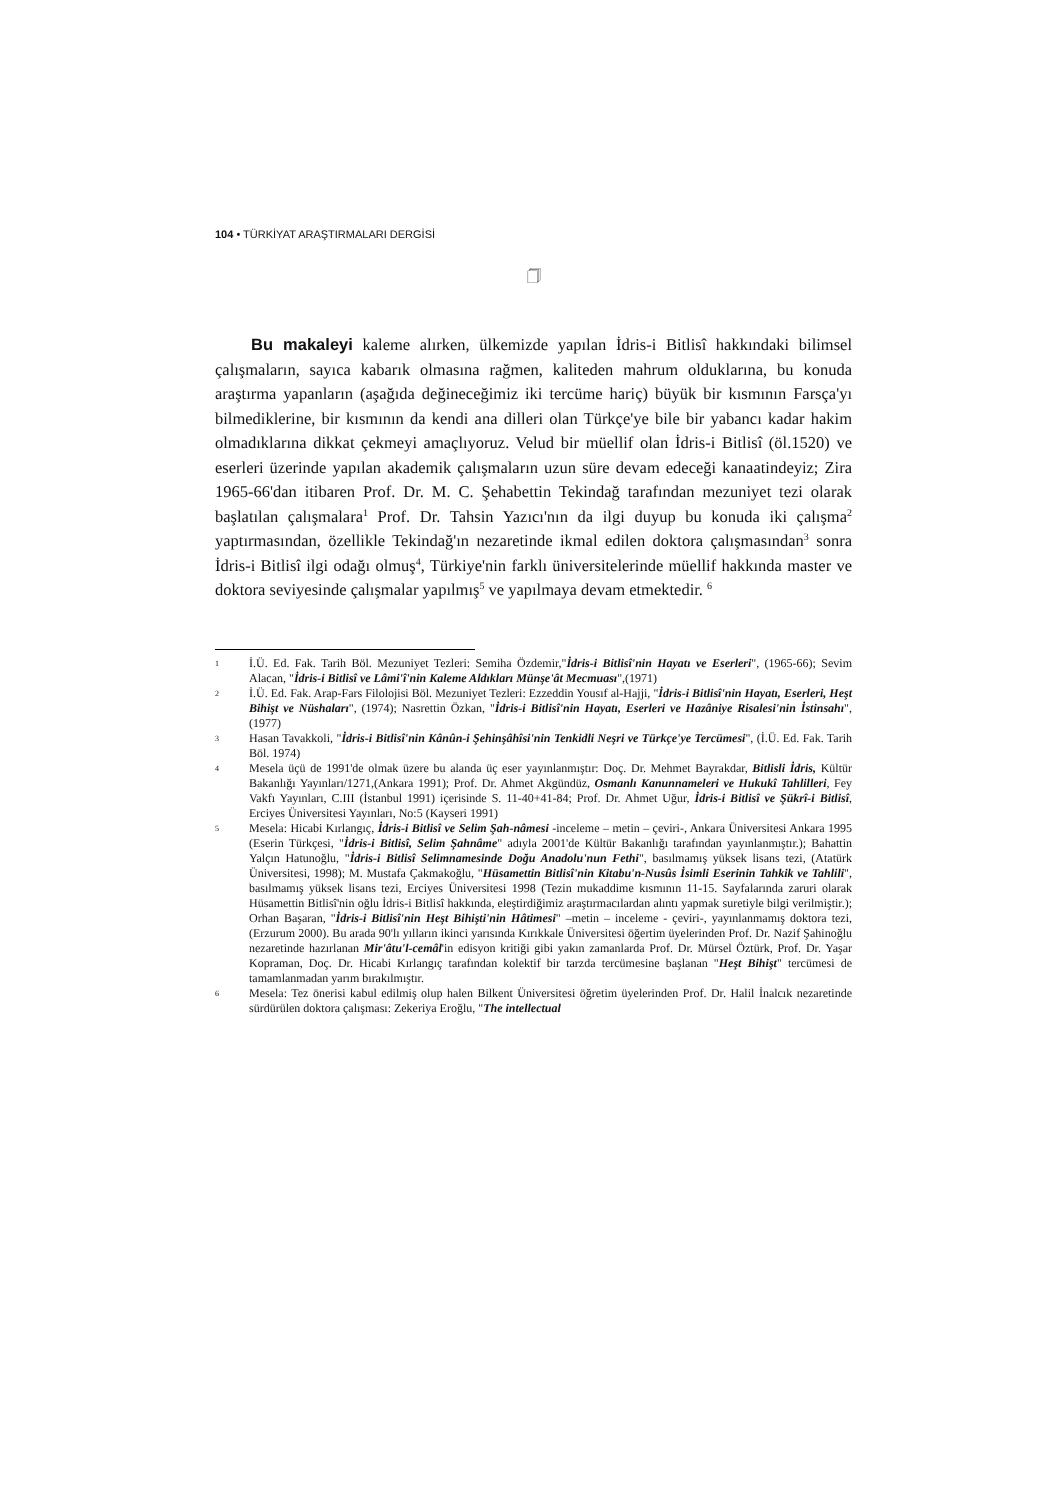104 • TÜRKİYAT ARAŞTIRMALARI DERGİSİ
🗍
Bu makaleyi kaleme alırken, ülkemizde yapılan İdris-i Bitlisî hakkındaki bilimsel çalışmaların, sayıca kabarık olmasına rağmen, kaliteden mahrum olduklarına, bu konuda araştırma yapanların (aşağıda değineceğimiz iki tercüme hariç) büyük bir kısmının Farsça'yı bilmediklerine, bir kısmının da kendi ana dilleri olan Türkçe'ye bile bir yabancı kadar hakim olmadıklarına dikkat çekmeyi amaçlıyoruz. Velud bir müellif olan İdris-i Bitlisî (öl.1520) ve eserleri üzerinde yapılan akademik çalışmaların uzun süre devam edeceği kanaatindeyiz; Zira 1965-66'dan itibaren Prof. Dr. M. C. Şehabettin Tekindağ tarafından mezuniyet tezi olarak başlatılan çalışmalara<sup>1</sup> Prof. Dr. Tahsin Yazıcı'nın da ilgi duyup bu konuda iki çalışma<sup>2</sup> yaptırmasından, özellikle Tekindağ'ın nezaretinde ikmal edilen doktora çalışmasından<sup>3</sup> sonra İdris-i Bitlisî ilgi odağı olmuş<sup>4</sup>, Türkiye'nin farklı üniversitelerinde müellif hakkında master ve doktora seviyesinde çalışmalar yapılmış<sup>5</sup> ve yapılmaya devam etmektedir. <sup>6</sup>
1
İ.Ü. Ed. Fak. Tarih Böl. Mezuniyet Tezleri: Semiha Özdemir,"İdris-i Bitlisî'nin Hayatı ve Eserleri", (1965-66); Sevim Alacan, "İdris-i Bitlisî ve Lâmi'î'nin Kaleme Aldıkları Münşe'ât Mecmuası",(1971)
2
İ.Ü. Ed. Fak. Arap-Fars Filolojisi Böl. Mezuniyet Tezleri: Ezzeddin Yousıf al-Hajji, "İdris-i Bitlisî'nin Hayatı, Eserleri, Heşt Bihişt ve Nüshaları", (1974); Nasrettin Özkan, "İdris-i Bitlisî'nin Hayatı, Eserleri ve Hazâniye Risalesi'nin İstinsahı", (1977)
3
Hasan Tavakkoli, "İdris-i Bitlisî'nin Kânûn-i Şehinşâhîsi'nin Tenkidli Neşri ve Türkçe'ye Tercümesi", (İ.Ü. Ed. Fak. Tarih Böl. 1974)
4
Mesela üçü de 1991'de olmak üzere bu alanda üç eser yayınlanmıştır: Doç. Dr. Mehmet Bayrakdar, Bitlisli İdris, Kültür Bakanlığı Yayınları/1271,(Ankara 1991); Prof. Dr. Ahmet Akgündüz, Osmanlı Kanunnameleri ve Hukukî Tahlilleri, Fey Vakfı Yayınları, C.III (İstanbul 1991) içerisinde S. 11-40+41-84; Prof. Dr. Ahmet Uğur, İdris-i Bitlisî ve Şükrî-i Bitlisî, Erciyes Üniversitesi Yayınları, No:5 (Kayseri 1991)
5
Mesela: Hicabi Kırlangıç, İdris-i Bitlisî ve Selim Şah-nâmesi -inceleme – metin – çeviri-, Ankara Üniversitesi Ankara 1995 (Eserin Türkçesi, "İdris-i Bitlisî, Selim Şahnâme" adıyla 2001'de Kültür Bakanlığı tarafından yayınlanmıştır.); Bahattin Yalçın Hatunoğlu, "İdris-i Bitlisî Selimnamesinde Doğu Anadolu'nun Fethi", basılmamış yüksek lisans tezi, (Atatürk Üniversitesi, 1998); M. Mustafa Çakmakoğlu, "Hüsamettin Bitlisî'nin Kitabu'n-Nusûs İsimli Eserinin Tahkik ve Tahlili", basılmamış yüksek lisans tezi, Erciyes Üniversitesi 1998 (Tezin mukaddime kısmının 11-15. Sayfalarında zaruri olarak Hüsamettin Bitlisî'nin oğlu İdris-i Bitlisî hakkında, eleştirdiğimiz araştırmacılardan alıntı yapmak suretiyle bilgi verilmiştir.); Orhan Başaran, "İdris-i Bitlisî'nin Heşt Bihişti'nin Hâtimesi" –metin – inceleme - çeviri-, yayınlanmamış doktora tezi, (Erzurum 2000). Bu arada 90'lı yılların ikinci yarısında Kırıkkale Üniversitesi öğertim üyelerinden Prof. Dr. Nazif Şahinoğlu nezaretinde hazırlanan Mir'âtu'l-cemâl'in edisyon kritiği gibi yakın zamanlarda Prof. Dr. Mürsel Öztürk, Prof. Dr. Yaşar Kopraman, Doç. Dr. Hicabi Kırlangıç tarafından kolektif bir tarzda tercümesine başlanan "Heşt Bihişt" tercümesi de tamamlanmadan yarım bırakılmıştır.
6
Mesela: Tez önerisi kabul edilmiş olup halen Bilkent Üniversitesi öğretim üyelerinden Prof. Dr. Halil İnalcık nezaretinde sürdürülen doktora çalışması: Zekeriya Eroğlu, "The intellectual